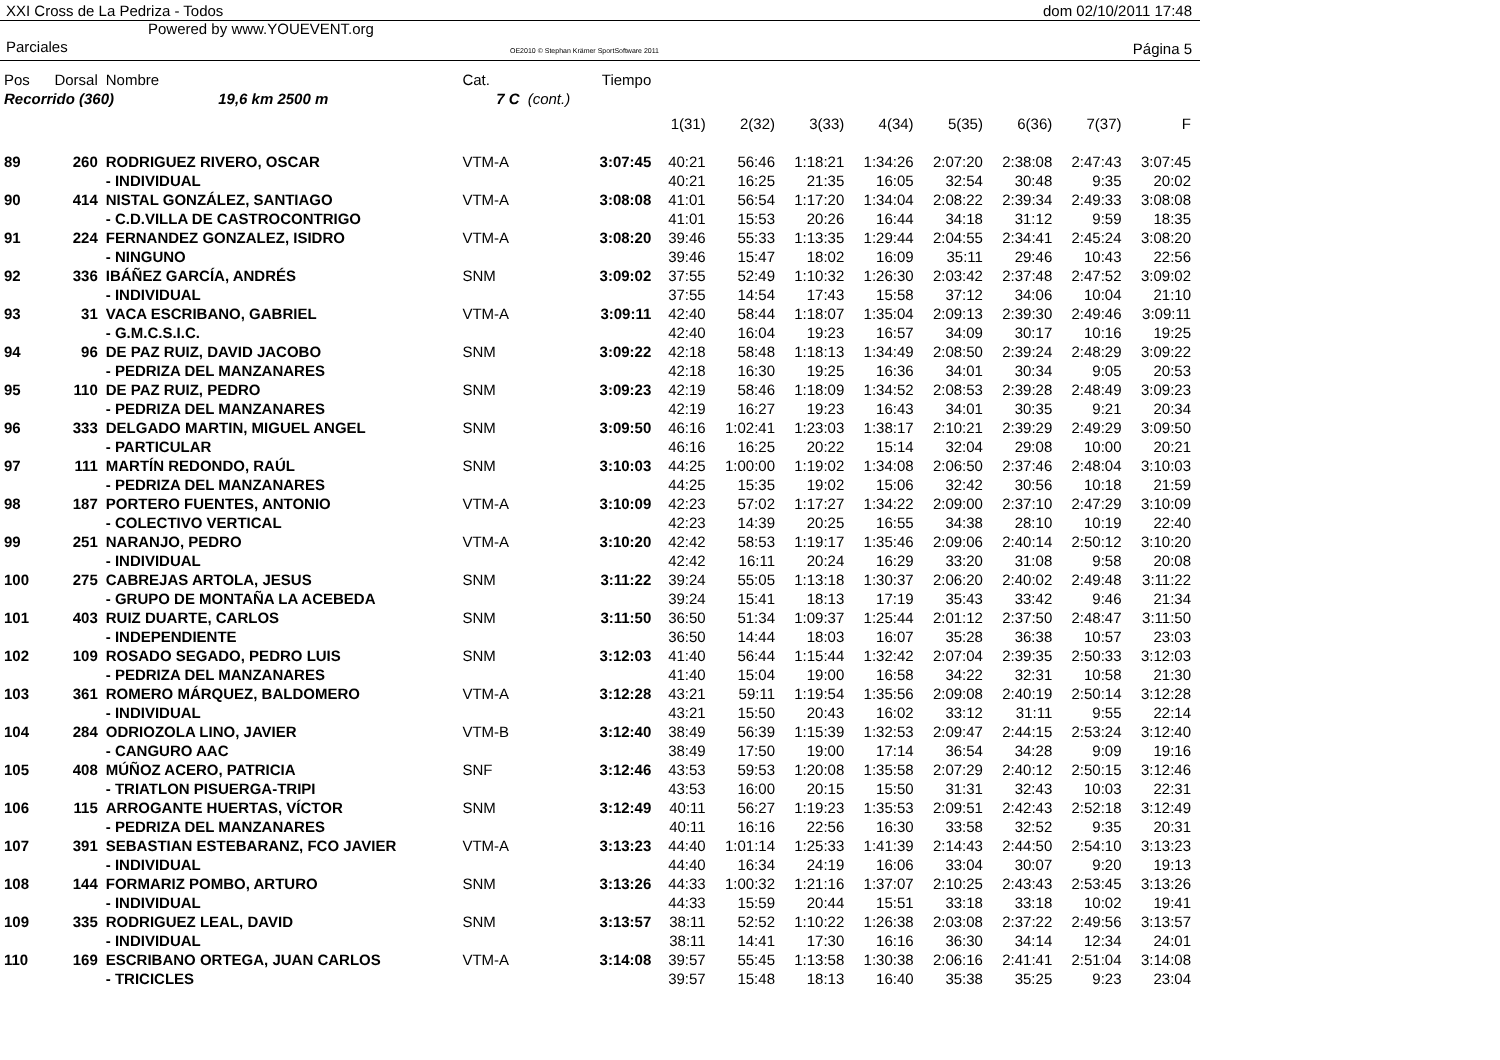XXI Cross de La Pedriza - Todos
Powered by www.YOUEVENT.org
dom 02/10/2011 17:48
Parciales OE2010 © Stephan Krämer SportSoftware 2011 Página 5
| Pos | Dorsal | Nombre | Cat. | | Tiempo | | | | | | | | |
| --- | --- | --- | --- | --- | --- | --- | --- | --- | --- | --- | --- | --- | --- |
| Recorrido (360) 19,6 km 2500 m | | | 7 C | (cont.) | | | | | | | | | |
| | | | | | | 1(31) | 2(32) | 3(33) | 4(34) | 5(35) | 6(36) | 7(37) | F |
| 89 | 260 | RODRIGUEZ RIVERO, OSCAR | VTM-A | | 3:07:45 | 40:21 | 56:46 | 1:18:21 | 1:34:26 | 2:07:20 | 2:38:08 | 2:47:43 | 3:07:45 |
| | | - INDIVIDUAL | | | | 40:21 | 16:25 | 21:35 | 16:05 | 32:54 | 30:48 | 9:35 | 20:02 |
| 90 | 414 | NISTAL GONZÁLEZ, SANTIAGO | VTM-A | | 3:08:08 | 41:01 | 56:54 | 1:17:20 | 1:34:04 | 2:08:22 | 2:39:34 | 2:49:33 | 3:08:08 |
| | | - C.D.VILLA DE CASTROCONTRIGO | | | | 41:01 | 15:53 | 20:26 | 16:44 | 34:18 | 31:12 | 9:59 | 18:35 |
| 91 | 224 | FERNANDEZ GONZALEZ, ISIDRO | VTM-A | | 3:08:20 | 39:46 | 55:33 | 1:13:35 | 1:29:44 | 2:04:55 | 2:34:41 | 2:45:24 | 3:08:20 |
| | | - NINGUNO | | | | 39:46 | 15:47 | 18:02 | 16:09 | 35:11 | 29:46 | 10:43 | 22:56 |
| 92 | 336 | IBÁÑEZ GARCÍA, ANDRÉS | SNM | | 3:09:02 | 37:55 | 52:49 | 1:10:32 | 1:26:30 | 2:03:42 | 2:37:48 | 2:47:52 | 3:09:02 |
| | | - INDIVIDUAL | | | | 37:55 | 14:54 | 17:43 | 15:58 | 37:12 | 34:06 | 10:04 | 21:10 |
| 93 | 31 | VACA ESCRIBANO, GABRIEL | VTM-A | | 3:09:11 | 42:40 | 58:44 | 1:18:07 | 1:35:04 | 2:09:13 | 2:39:30 | 2:49:46 | 3:09:11 |
| | | - G.M.C.S.I.C. | | | | 42:40 | 16:04 | 19:23 | 16:57 | 34:09 | 30:17 | 10:16 | 19:25 |
| 94 | 96 | DE PAZ RUIZ, DAVID JACOBO | SNM | | 3:09:22 | 42:18 | 58:48 | 1:18:13 | 1:34:49 | 2:08:50 | 2:39:24 | 2:48:29 | 3:09:22 |
| | | - PEDRIZA DEL MANZANARES | | | | 42:18 | 16:30 | 19:25 | 16:36 | 34:01 | 30:34 | 9:05 | 20:53 |
| 95 | 110 | DE PAZ RUIZ, PEDRO | SNM | | 3:09:23 | 42:19 | 58:46 | 1:18:09 | 1:34:52 | 2:08:53 | 2:39:28 | 2:48:49 | 3:09:23 |
| | | - PEDRIZA DEL MANZANARES | | | | 42:19 | 16:27 | 19:23 | 16:43 | 34:01 | 30:35 | 9:21 | 20:34 |
| 96 | 333 | DELGADO MARTIN, MIGUEL ANGEL | SNM | | 3:09:50 | 46:16 | 1:02:41 | 1:23:03 | 1:38:17 | 2:10:21 | 2:39:29 | 2:49:29 | 3:09:50 |
| | | - PARTICULAR | | | | 46:16 | 16:25 | 20:22 | 15:14 | 32:04 | 29:08 | 10:00 | 20:21 |
| 97 | 111 | MARTÍN REDONDO, RAÚL | SNM | | 3:10:03 | 44:25 | 1:00:00 | 1:19:02 | 1:34:08 | 2:06:50 | 2:37:46 | 2:48:04 | 3:10:03 |
| | | - PEDRIZA DEL MANZANARES | | | | 44:25 | 15:35 | 19:02 | 15:06 | 32:42 | 30:56 | 10:18 | 21:59 |
| 98 | 187 | PORTERO FUENTES, ANTONIO | VTM-A | | 3:10:09 | 42:23 | 57:02 | 1:17:27 | 1:34:22 | 2:09:00 | 2:37:10 | 2:47:29 | 3:10:09 |
| | | - COLECTIVO VERTICAL | | | | 42:23 | 14:39 | 20:25 | 16:55 | 34:38 | 28:10 | 10:19 | 22:40 |
| 99 | 251 | NARANJO, PEDRO | VTM-A | | 3:10:20 | 42:42 | 58:53 | 1:19:17 | 1:35:46 | 2:09:06 | 2:40:14 | 2:50:12 | 3:10:20 |
| | | - INDIVIDUAL | | | | 42:42 | 16:11 | 20:24 | 16:29 | 33:20 | 31:08 | 9:58 | 20:08 |
| 100 | 275 | CABREJAS ARTOLA, JESUS | SNM | | 3:11:22 | 39:24 | 55:05 | 1:13:18 | 1:30:37 | 2:06:20 | 2:40:02 | 2:49:48 | 3:11:22 |
| | | - GRUPO DE MONTAÑA LA ACEBEDA | | | | 39:24 | 15:41 | 18:13 | 17:19 | 35:43 | 33:42 | 9:46 | 21:34 |
| 101 | 403 | RUIZ DUARTE, CARLOS | SNM | | 3:11:50 | 36:50 | 51:34 | 1:09:37 | 1:25:44 | 2:01:12 | 2:37:50 | 2:48:47 | 3:11:50 |
| | | - INDEPENDIENTE | | | | 36:50 | 14:44 | 18:03 | 16:07 | 35:28 | 36:38 | 10:57 | 23:03 |
| 102 | 109 | ROSADO SEGADO, PEDRO LUIS | SNM | | 3:12:03 | 41:40 | 56:44 | 1:15:44 | 1:32:42 | 2:07:04 | 2:39:35 | 2:50:33 | 3:12:03 |
| | | - PEDRIZA DEL MANZANARES | | | | 41:40 | 15:04 | 19:00 | 16:58 | 34:22 | 32:31 | 10:58 | 21:30 |
| 103 | 361 | ROMERO MÁRQUEZ, BALDOMERO | VTM-A | | 3:12:28 | 43:21 | 59:11 | 1:19:54 | 1:35:56 | 2:09:08 | 2:40:19 | 2:50:14 | 3:12:28 |
| | | - INDIVIDUAL | | | | 43:21 | 15:50 | 20:43 | 16:02 | 33:12 | 31:11 | 9:55 | 22:14 |
| 104 | 284 | ODRIOZOLA LINO, JAVIER | VTM-B | | 3:12:40 | 38:49 | 56:39 | 1:15:39 | 1:32:53 | 2:09:47 | 2:44:15 | 2:53:24 | 3:12:40 |
| | | - CANGURO AAC | | | | 38:49 | 17:50 | 19:00 | 17:14 | 36:54 | 34:28 | 9:09 | 19:16 |
| 105 | 408 | MÚÑOZ ACERO, PATRICIA | SNF | | 3:12:46 | 43:53 | 59:53 | 1:20:08 | 1:35:58 | 2:07:29 | 2:40:12 | 2:50:15 | 3:12:46 |
| | | - TRIATLON PISUERGA-TRIPI | | | | 43:53 | 16:00 | 20:15 | 15:50 | 31:31 | 32:43 | 10:03 | 22:31 |
| 106 | 115 | ARROGANTE HUERTAS, VÍCTOR | SNM | | 3:12:49 | 40:11 | 56:27 | 1:19:23 | 1:35:53 | 2:09:51 | 2:42:43 | 2:52:18 | 3:12:49 |
| | | - PEDRIZA DEL MANZANARES | | | | 40:11 | 16:16 | 22:56 | 16:30 | 33:58 | 32:52 | 9:35 | 20:31 |
| 107 | 391 | SEBASTIAN ESTEBARANZ, FCO JAVIER | VTM-A | | 3:13:23 | 44:40 | 1:01:14 | 1:25:33 | 1:41:39 | 2:14:43 | 2:44:50 | 2:54:10 | 3:13:23 |
| | | - INDIVIDUAL | | | | 44:40 | 16:34 | 24:19 | 16:06 | 33:04 | 30:07 | 9:20 | 19:13 |
| 108 | 144 | FORMARIZ POMBO, ARTURO | SNM | | 3:13:26 | 44:33 | 1:00:32 | 1:21:16 | 1:37:07 | 2:10:25 | 2:43:43 | 2:53:45 | 3:13:26 |
| | | - INDIVIDUAL | | | | 44:33 | 15:59 | 20:44 | 15:51 | 33:18 | 33:18 | 10:02 | 19:41 |
| 109 | 335 | RODRIGUEZ LEAL, DAVID | SNM | | 3:13:57 | 38:11 | 52:52 | 1:10:22 | 1:26:38 | 2:03:08 | 2:37:22 | 2:49:56 | 3:13:57 |
| | | - INDIVIDUAL | | | | 38:11 | 14:41 | 17:30 | 16:16 | 36:30 | 34:14 | 12:34 | 24:01 |
| 110 | 169 | ESCRIBANO ORTEGA, JUAN CARLOS | VTM-A | | 3:14:08 | 39:57 | 55:45 | 1:13:58 | 1:30:38 | 2:06:16 | 2:41:41 | 2:51:04 | 3:14:08 |
| | | - TRICICLES | | | | 39:57 | 15:48 | 18:13 | 16:40 | 35:38 | 35:25 | 9:23 | 23:04 |